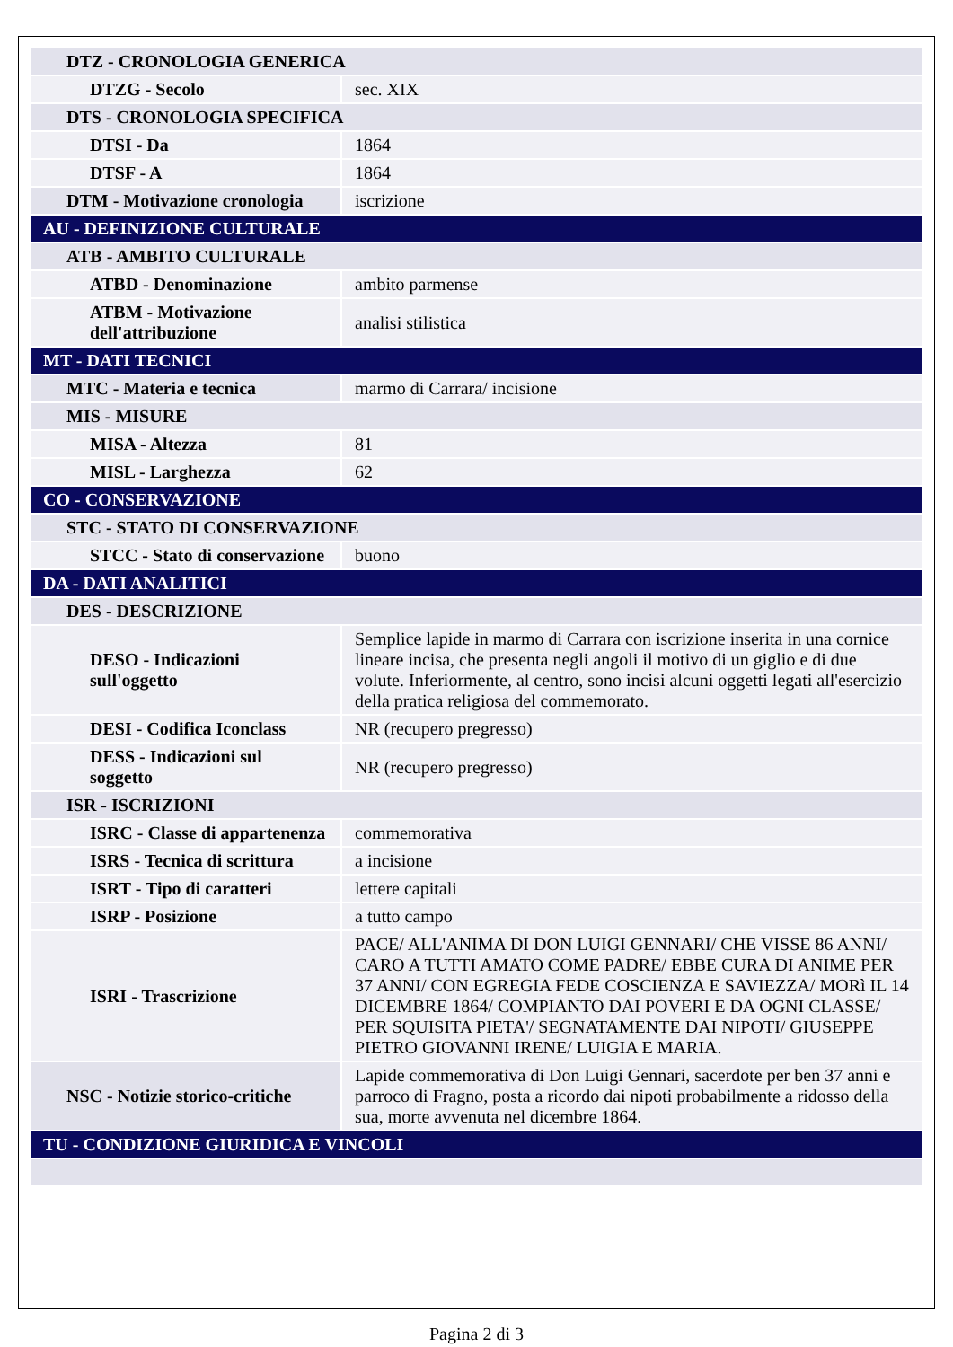| DTZ - CRONOLOGIA GENERICA | |
| DTZG - Secolo | sec. XIX |
| DTS - CRONOLOGIA SPECIFICA | |
| DTSI - Da | 1864 |
| DTSF - A | 1864 |
| DTM - Motivazione cronologia | iscrizione |
| AU - DEFINIZIONE CULTURALE | |
| ATB - AMBITO CULTURALE | |
| ATBD - Denominazione | ambito parmense |
| ATBM - Motivazione dell'attribuzione | analisi stilistica |
| MT - DATI TECNICI | |
| MTC - Materia e tecnica | marmo di Carrara/ incisione |
| MIS - MISURE | |
| MISA - Altezza | 81 |
| MISL - Larghezza | 62 |
| CO - CONSERVAZIONE | |
| STC - STATO DI CONSERVAZIONE | |
| STCC - Stato di conservazione | buono |
| DA - DATI ANALITICI | |
| DES - DESCRIZIONE | |
| DESO - Indicazioni sull'oggetto | Semplice lapide in marmo di Carrara con iscrizione inserita in una cornice lineare incisa, che presenta negli angoli il motivo di un giglio e di due volute. Inferiormente, al centro, sono incisi alcuni oggetti legati all'esercizio della pratica religiosa del commemorato. |
| DESI - Codifica Iconclass | NR (recupero pregresso) |
| DESS - Indicazioni sul soggetto | NR (recupero pregresso) |
| ISR - ISCRIZIONI | |
| ISRC - Classe di appartenenza | commemorativa |
| ISRS - Tecnica di scrittura | a incisione |
| ISRT - Tipo di caratteri | lettere capitali |
| ISRP - Posizione | a tutto campo |
| ISRI - Trascrizione | PACE/ ALL'ANIMA DI DON LUIGI GENNARI/ CHE VISSE 86 ANNI/ CARO A TUTTI AMATO COME PADRE/ EBBE CURA DI ANIME PER 37 ANNI/ CON EGREGIA FEDE COSCIENZA E SAVIEZZA/ MORì IL 14 DICEMBRE 1864/ COMPIANTO DAI POVERI E DA OGNI CLASSE/ PER SQUISITA PIETA'/ SEGNATAMENTE DAI NIPOTI/ GIUSEPPE PIETRO GIOVANNI IRENE/ LUIGIA E MARIA. |
| NSC - Notizie storico-critiche | Lapide commemorativa di Don Luigi Gennari, sacerdote per ben 37 anni e parroco di Fragno, posta a ricordo dai nipoti probabilmente a ridosso della sua, morte avvenuta nel dicembre 1864. |
| TU - CONDIZIONE GIURIDICA E VINCOLI | |
Pagina 2 di 3